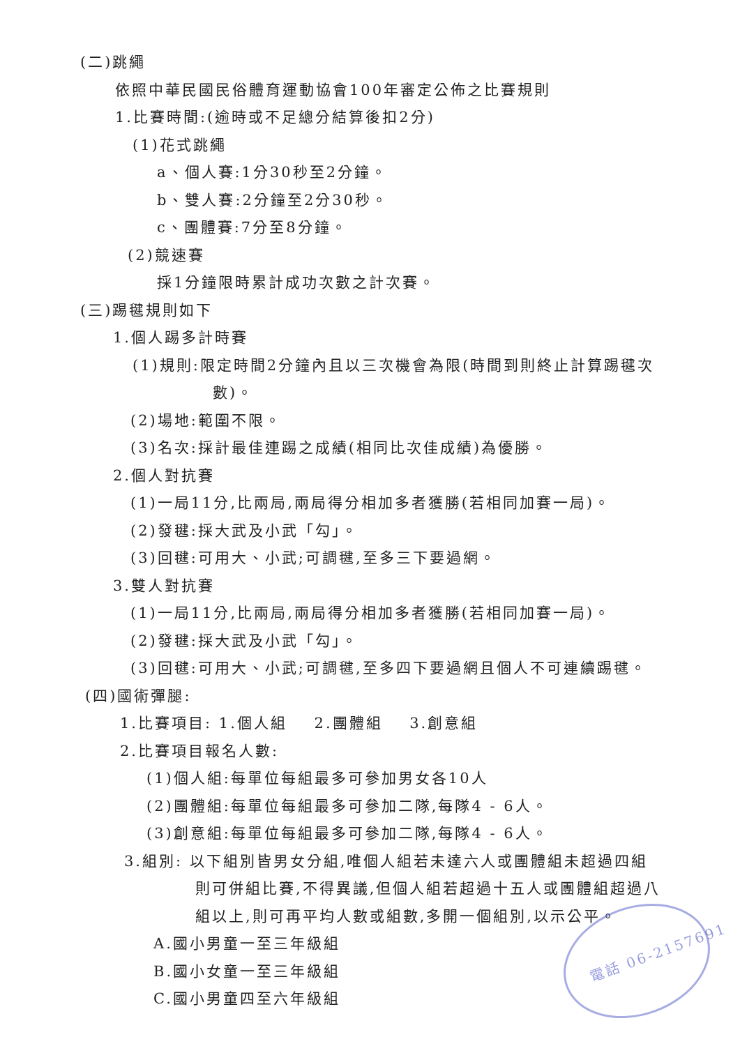(二)跳繩
依照中華民國民俗體育運動協會100年審定公佈之比賽規則
1.比賽時間:(逾時或不足總分結算後扣2分)
(1)花式跳繩
a、個人賽:1分30秒至2分鐘。
b、雙人賽:2分鐘至2分30秒。
c、團體賽:7分至8分鐘。
(2)競速賽
採1分鐘限時累計成功次數之計次賽。
(三)踢毽規則如下
1.個人踢多計時賽
(1)規則:限定時間2分鐘內且以三次機會為限(時間到則終止計算踢毽次
數)。
(2)場地:範圍不限。
(3)名次:採計最佳連踢之成績(相同比次佳成績)為優勝。
2.個人對抗賽
(1)一局11分,比兩局,兩局得分相加多者獲勝(若相同加賽一局)。
(2)發毽:採大武及小武「勾」。
(3)回毽:可用大、小武;可調毽,至多三下要過網。
3.雙人對抗賽
(1)一局11分,比兩局,兩局得分相加多者獲勝(若相同加賽一局)。
(2)發毽:採大武及小武「勾」。
(3)回毽:可用大、小武;可調毽,至多四下要過網且個人不可連續踢毽。
(四)國術彈腿:
1.比賽項目: 1.個人組 2.團體組 3.創意組
2.比賽項目報名人數:
(1)個人組:每單位每組最多可參加男女各10人
(2)團體組:每單位每組最多可參加二隊,每隊4 - 6人。
(3)創意組:每單位每組最多可參加二隊,每隊4 - 6人。
3.組別: 以下組別皆男女分組,唯個人組若未達六人或團體組未超過四組
則可併組比賽,不得異議,但個人組若超過十五人或團體組超過八
組以上,則可再平均人數或組數,多開一個組別,以示公平。
A.國小男童一至三年級組
B.國小女童一至三年級組
C.國小男童四至六年級組
電話 06-2157691